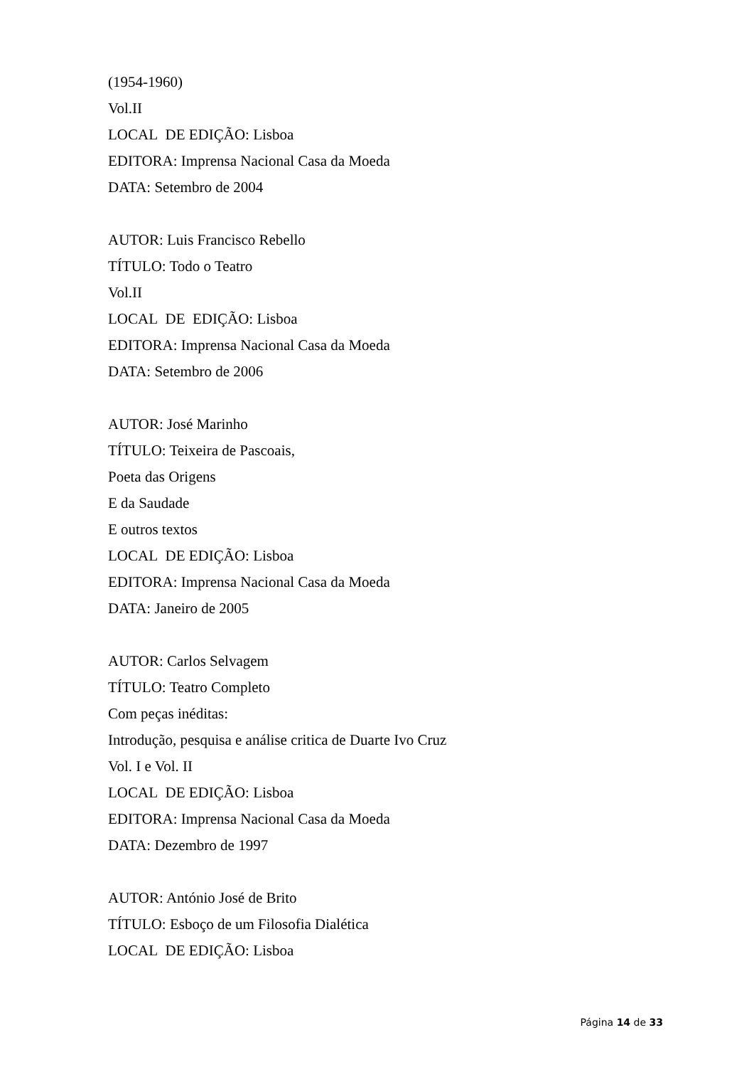(1954-1960)
Vol.II
LOCAL DE EDIÇÃO: Lisboa
EDITORA: Imprensa Nacional Casa da Moeda
DATA: Setembro de 2004
AUTOR: Luis Francisco Rebello
TÍTULO: Todo o Teatro
Vol.II
LOCAL DE EDIÇÃO: Lisboa
EDITORA: Imprensa Nacional Casa da Moeda
DATA: Setembro de 2006
AUTOR: José Marinho
TÍTULO: Teixeira de Pascoais,
Poeta das Origens
E da Saudade
E outros textos
LOCAL DE EDIÇÃO: Lisboa
EDITORA: Imprensa Nacional Casa da Moeda
DATA: Janeiro de 2005
AUTOR: Carlos Selvagem
TÍTULO: Teatro Completo
Com peças inéditas:
Introdução, pesquisa e análise critica de Duarte Ivo Cruz
Vol. I e Vol. II
LOCAL DE EDIÇÃO: Lisboa
EDITORA: Imprensa Nacional Casa da Moeda
DATA: Dezembro de 1997
AUTOR: António José de Brito
TÍTULO: Esboço de um Filosofia Dialética
LOCAL DE EDIÇÃO: Lisboa
Página 14 de 33